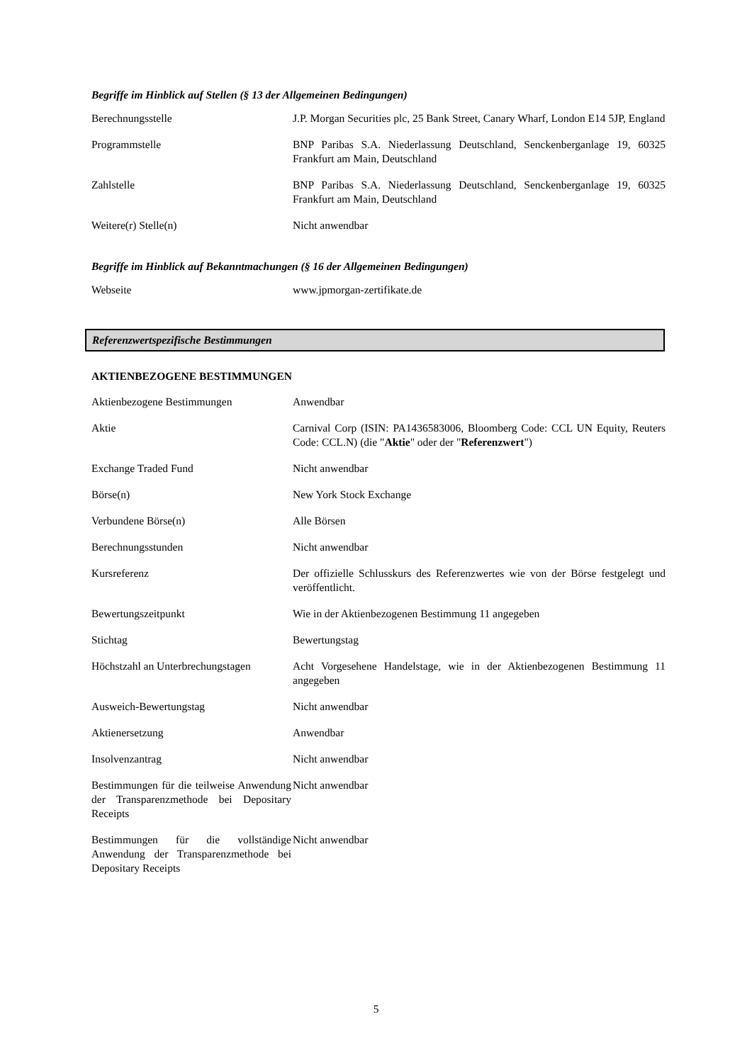Begriffe im Hinblick auf Stellen (§ 13 der Allgemeinen Bedingungen)
| Berechnungsstelle | J.P. Morgan Securities plc, 25 Bank Street, Canary Wharf, London E14 5JP, England |
| Programmstelle | BNP Paribas S.A. Niederlassung Deutschland, Senckenberganlage 19, 60325 Frankfurt am Main, Deutschland |
| Zahlstelle | BNP Paribas S.A. Niederlassung Deutschland, Senckenberganlage 19, 60325 Frankfurt am Main, Deutschland |
| Weitere(r) Stelle(n) | Nicht anwendbar |
Begriffe im Hinblick auf Bekanntmachungen (§ 16 der Allgemeinen Bedingungen)
| Webseite | www.jpmorgan-zertifikate.de |
Referenzwertspezifische Bestimmungen
AKTIENBEZOGENE BESTIMMUNGEN
| Aktienbezogene Bestimmungen | Anwendbar |
| Aktie | Carnival Corp (ISIN: PA1436583006, Bloomberg Code: CCL UN Equity, Reuters Code: CCL.N) (die " Aktie " oder der " Referenzwert ") |
| Exchange Traded Fund | Nicht anwendbar |
| Börse(n) | New York Stock Exchange |
| Verbundene Börse(n) | Alle Börsen |
| Berechnungsstunden | Nicht anwendbar |
| Kursreferenz | Der offizielle Schlusskurs des Referenzwertes wie von der Börse festgelegt und veröffentlicht. |
| Bewertungszeitpunkt | Wie in der Aktienbezogenen Bestimmung 11 angegeben |
| Stichtag | Bewertungstag |
| Höchstzahl an Unterbrechungstagen | Acht Vorgesehene Handelstage, wie in der Aktienbezogenen Bestimmung 11 angegeben |
| Ausweich-Bewertungstag | Nicht anwendbar |
| Aktienersetzung | Anwendbar |
| Insolvenzantrag | Nicht anwendbar |
| Bestimmungen für die teilweise Anwendung der Transparenzmethode bei Depositary Receipts | Nicht anwendbar |
| Bestimmungen für die vollständige Anwendung der Transparenzmethode bei Depositary Receipts | Nicht anwendbar |
5